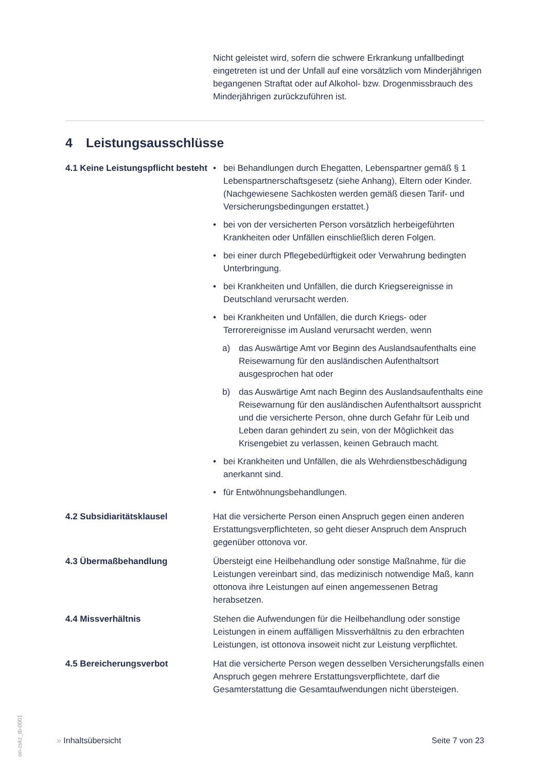Nicht geleistet wird, sofern die schwere Erkrankung unfallbedingt eingetreten ist und der Unfall auf eine vorsätzlich vom Minderjährigen begangenen Straftat oder auf Alkohol- bzw. Drogenmissbrauch des Minderjährigen zurückzuführen ist.
4 Leistungsausschlüsse
4.1 Keine Leistungspflicht besteht
• bei Behandlungen durch Ehegatten, Lebenspartner gemäß § 1 Lebenspartnerschaftsgesetz (siehe Anhang), Eltern oder Kinder. (Nachgewiesene Sachkosten werden gemäß diesen Tarif- und Versicherungsbedingungen erstattet.)
• bei von der versicherten Person vorsätzlich herbeigeführten Krankheiten oder Unfällen einschließlich deren Folgen.
• bei einer durch Pflegebedürftigkeit oder Verwahrung bedingten Unterbringung.
• bei Krankheiten und Unfällen, die durch Kriegsereignisse in Deutschland verursacht werden.
• bei Krankheiten und Unfällen, die durch Kriegs- oder Terrorereignisse im Ausland verursacht werden, wenn
a) das Auswärtige Amt vor Beginn des Auslandsaufenthalts eine Reisewarnung für den ausländischen Aufenthaltsort ausgesprochen hat oder
b) das Auswärtige Amt nach Beginn des Auslandsaufenthalts eine Reisewarnung für den ausländischen Aufenthaltsort ausspricht und die versicherte Person, ohne durch Gefahr für Leib und Leben daran gehindert zu sein, von der Möglichkeit das Krisengebiet zu verlassen, keinen Gebrauch macht.
• bei Krankheiten und Unfällen, die als Wehrdienstbeschädigung anerkannt sind.
• für Entwöhnungsbehandlungen.
4.2 Subsidiaritätsklausel Hat die versicherte Person einen Anspruch gegen einen anderen Erstattungsverpflichteten, so geht dieser Anspruch dem Anspruch gegenüber ottonova vor.
4.3 Übermaßbehandlung Übersteigt eine Heilbehandlung oder sonstige Maßnahme, für die Leistungen vereinbart sind, das medizinisch notwendige Maß, kann ottonova ihre Leistungen auf einen angemessenen Betrag herabsetzen.
4.4 Missverhältnis Stehen die Aufwendungen für die Heilbehandlung oder sonstige Leistungen in einem auffälligen Missverhältnis zu den erbrachten Leistungen, ist ottonova insoweit nicht zur Leistung verpflichtet.
4.5 Bereicherungsverbot Hat die versicherte Person wegen desselben Versicherungsfalls einen Anspruch gegen mehrere Erstattungsverpflichtete, darf die Gesamterstattung die Gesamtaufwendungen nicht übersteigen.
» Inhaltsübersicht Seite 7 von 23
on-zskz_tb-0001